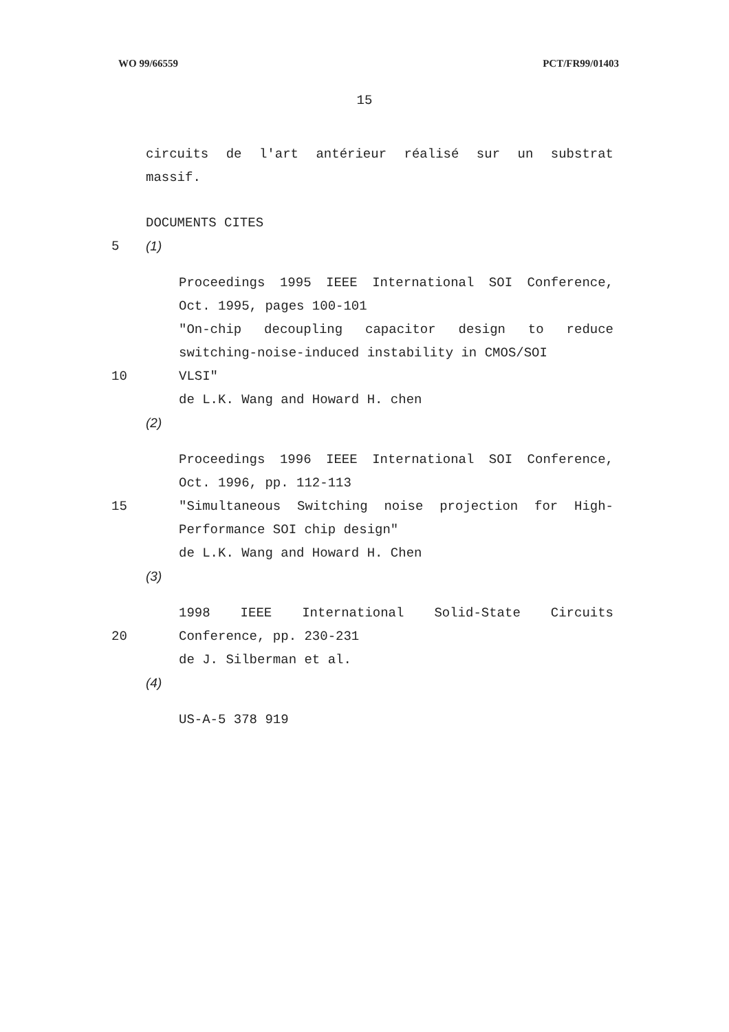WO 99/66559 PCT/FR99/01403
15
circuits de l'art antérieur réalisé sur un substrat
massif.
DOCUMENTS CITES
5 (1)
Proceedings 1995 IEEE International SOI Conference, Oct. 1995, pages 100-101
"On-chip decoupling capacitor design to reduce switching-noise-induced instability in CMOS/SOI
10 VLSI"
de L.K. Wang and Howard H. chen
(2)
Proceedings 1996 IEEE International SOI Conference, Oct. 1996, pp. 112-113
15 "Simultaneous Switching noise projection for High-Performance SOI chip design"
de L.K. Wang and Howard H. Chen
(3)
1998 IEEE International Solid-State Circuits
20 Conference, pp. 230-231
de J. Silberman et al.
(4)
US-A-5 378 919